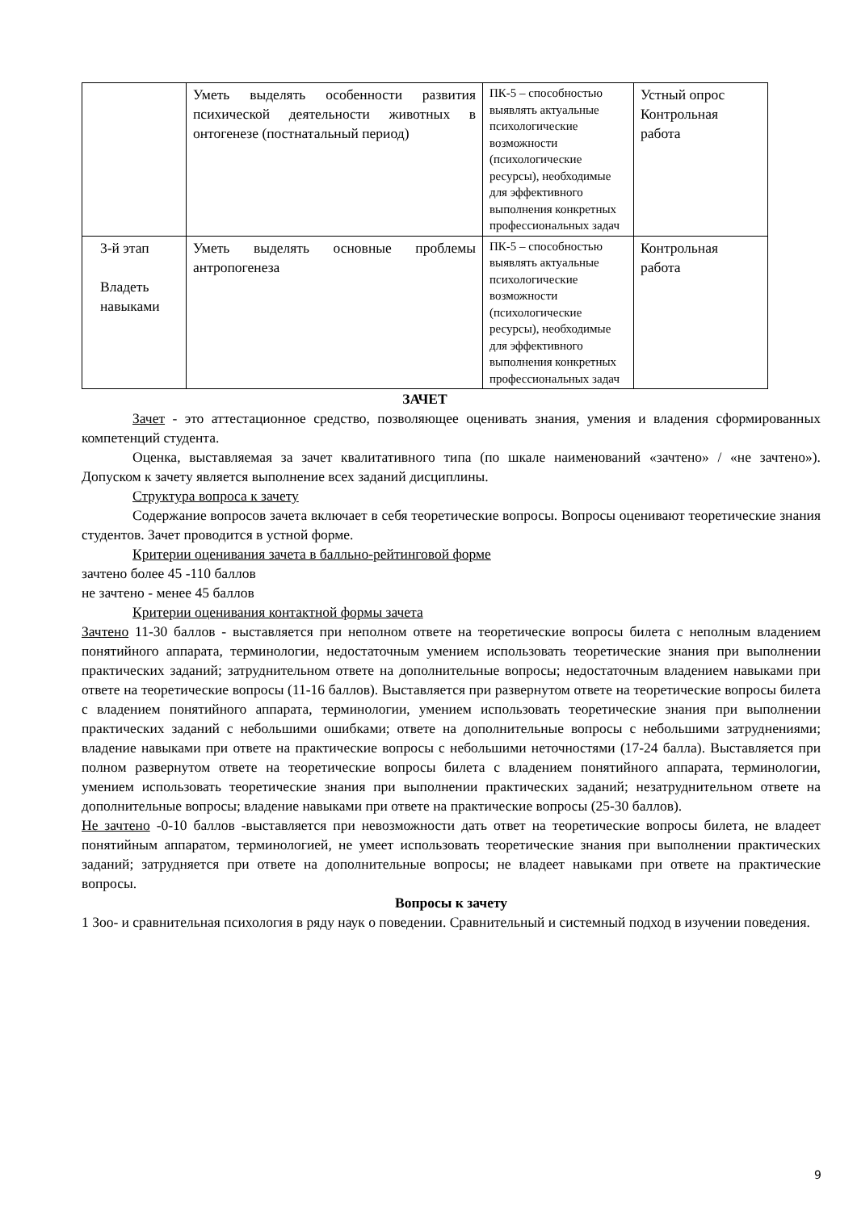| | Уметь выделять особенности развития психической деятельности животных в онтогенезе (постнатальный период) | ПК-5 – способностью выявлять актуальные психологические возможности (психологические ресурсы), необходимые для эффективного выполнения конкретных профессиональных задач | Устный опрос Контрольная работа |
| 3-й этап Владеть навыками | Уметь выделять основные проблемы антропогенеза | ПК-5 – способностью выявлять актуальные психологические возможности (психологические ресурсы), необходимые для эффективного выполнения конкретных профессиональных задач | Контрольная работа |
ЗАЧЕТ
Зачет - это аттестационное средство, позволяющее оценивать знания, умения и владения сформированных компетенций студента.
Оценка, выставляемая за зачет квалитативного типа (по шкале наименований «зачтено» / «не зачтено»). Допуском к зачету является выполнение всех заданий дисциплины.
Структура вопроса к зачету
Содержание вопросов зачета включает в себя теоретические вопросы. Вопросы оценивают теоретические знания студентов. Зачет проводится в устной форме.
Критерии оценивания зачета в балльно-рейтинговой форме
зачтено более 45 -110 баллов
не зачтено - менее 45 баллов
Критерии оценивания контактной формы зачета
Зачтено 11-30 баллов - выставляется при неполном ответе на теоретические вопросы билета с неполным владением понятийного аппарата, терминологии, недостаточным умением использовать теоретические знания при выполнении практических заданий; затруднительном ответе на дополнительные вопросы; недостаточным владением навыками при ответе на теоретические вопросы (11-16 баллов). Выставляется при развернутом ответе на теоретические вопросы билета с владением понятийного аппарата, терминологии, умением использовать теоретические знания при выполнении практических заданий с небольшими ошибками; ответе на дополнительные вопросы с небольшими затруднениями; владение навыками при ответе на практические вопросы с небольшими неточностями (17-24 балла). Выставляется при полном развернутом ответе на теоретические вопросы билета с владением понятийного аппарата, терминологии, умением использовать теоретические знания при выполнении практических заданий; незатруднительном ответе на дополнительные вопросы; владение навыками при ответе на практические вопросы (25-30 баллов).
Не зачтено -0-10 баллов -выставляется при невозможности дать ответ на теоретические вопросы билета, не владеет понятийным аппаратом, терминологией, не умеет использовать теоретические знания при выполнении практических заданий; затрудняется при ответе на дополнительные вопросы; не владеет навыками при ответе на практические вопросы.
Вопросы к зачету
1 Зоо- и сравнительная психология в ряду наук о поведении. Сравнительный и системный подход в изучении поведения.
9